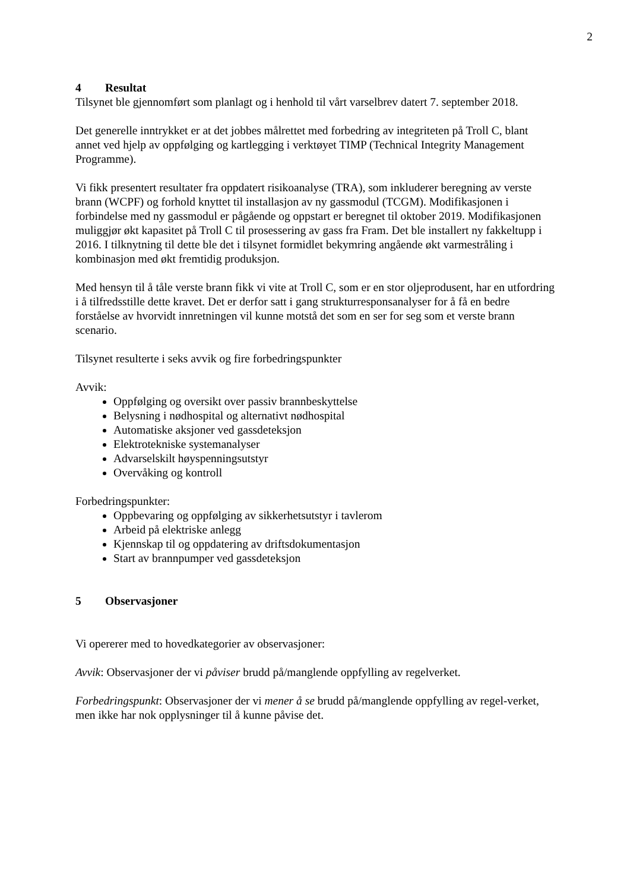2
4 Resultat
Tilsynet ble gjennomført som planlagt og i henhold til vårt varselbrev datert 7. september 2018.
Det generelle inntrykket er at det jobbes målrettet med forbedring av integriteten på Troll C, blant annet ved hjelp av oppfølging og kartlegging i verktøyet TIMP (Technical Integrity Management Programme).
Vi fikk presentert resultater fra oppdatert risikoanalyse (TRA), som inkluderer beregning av verste brann (WCPF) og forhold knyttet til installasjon av ny gassmodul (TCGM). Modifikasjonen i forbindelse med ny gassmodul er pågående og oppstart er beregnet til oktober 2019. Modifikasjonen muliggjør økt kapasitet på Troll C til prosessering av gass fra Fram. Det ble installert ny fakkeltupp i 2016. I tilknytning til dette ble det i tilsynet formidlet bekymring angående økt varmestråling i kombinasjon med økt fremtidig produksjon.
Med hensyn til å tåle verste brann fikk vi vite at Troll C, som er en stor oljeprodusent, har en utfordring i å tilfredsstille dette kravet. Det er derfor satt i gang strukturresponsanalyser for å få en bedre forståelse av hvorvidt innretningen vil kunne motstå det som en ser for seg som et verste brann scenario.
Tilsynet resulterte i seks avvik og fire forbedringspunkter
Avvik:
Oppfølging og oversikt over passiv brannbeskyttelse
Belysning i nødhospital og alternativt nødhospital
Automatiske aksjoner ved gassdeteksjon
Elektrotekniske systemanalyser
Advarselskilt høyspenningsutstyr
Overvåking og kontroll
Forbedringspunkter:
Oppbevaring og oppfølging av sikkerhetsutstyr i tavlerom
Arbeid på elektriske anlegg
Kjennskap til og oppdatering av driftsdokumentasjon
Start av brannpumper ved gassdeteksjon
5 Observasjoner
Vi opererer med to hovedkategorier av observasjoner:
Avvik: Observasjoner der vi påviser brudd på/manglende oppfylling av regelverket.
Forbedringspunkt: Observasjoner der vi mener å se brudd på/manglende oppfylling av regel-verket, men ikke har nok opplysninger til å kunne påvise det.